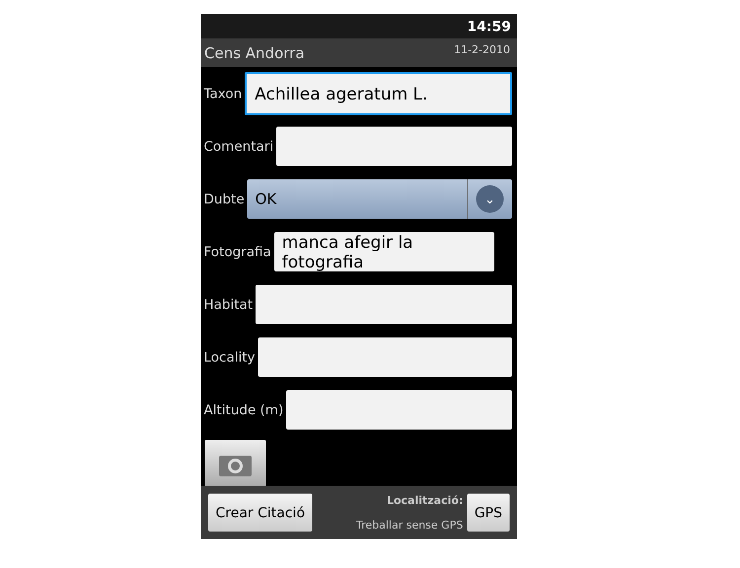14:59
Cens Andorra 11-2-2010
Taxon
Achillea ageratum L.
Comentari
Dubte
OK
⌄
Fotografia
manca afegir la fotografia
Habitat
Locality
Altitude (m)
Crear Citació
Localització:
Treballar sense GPS
GPS